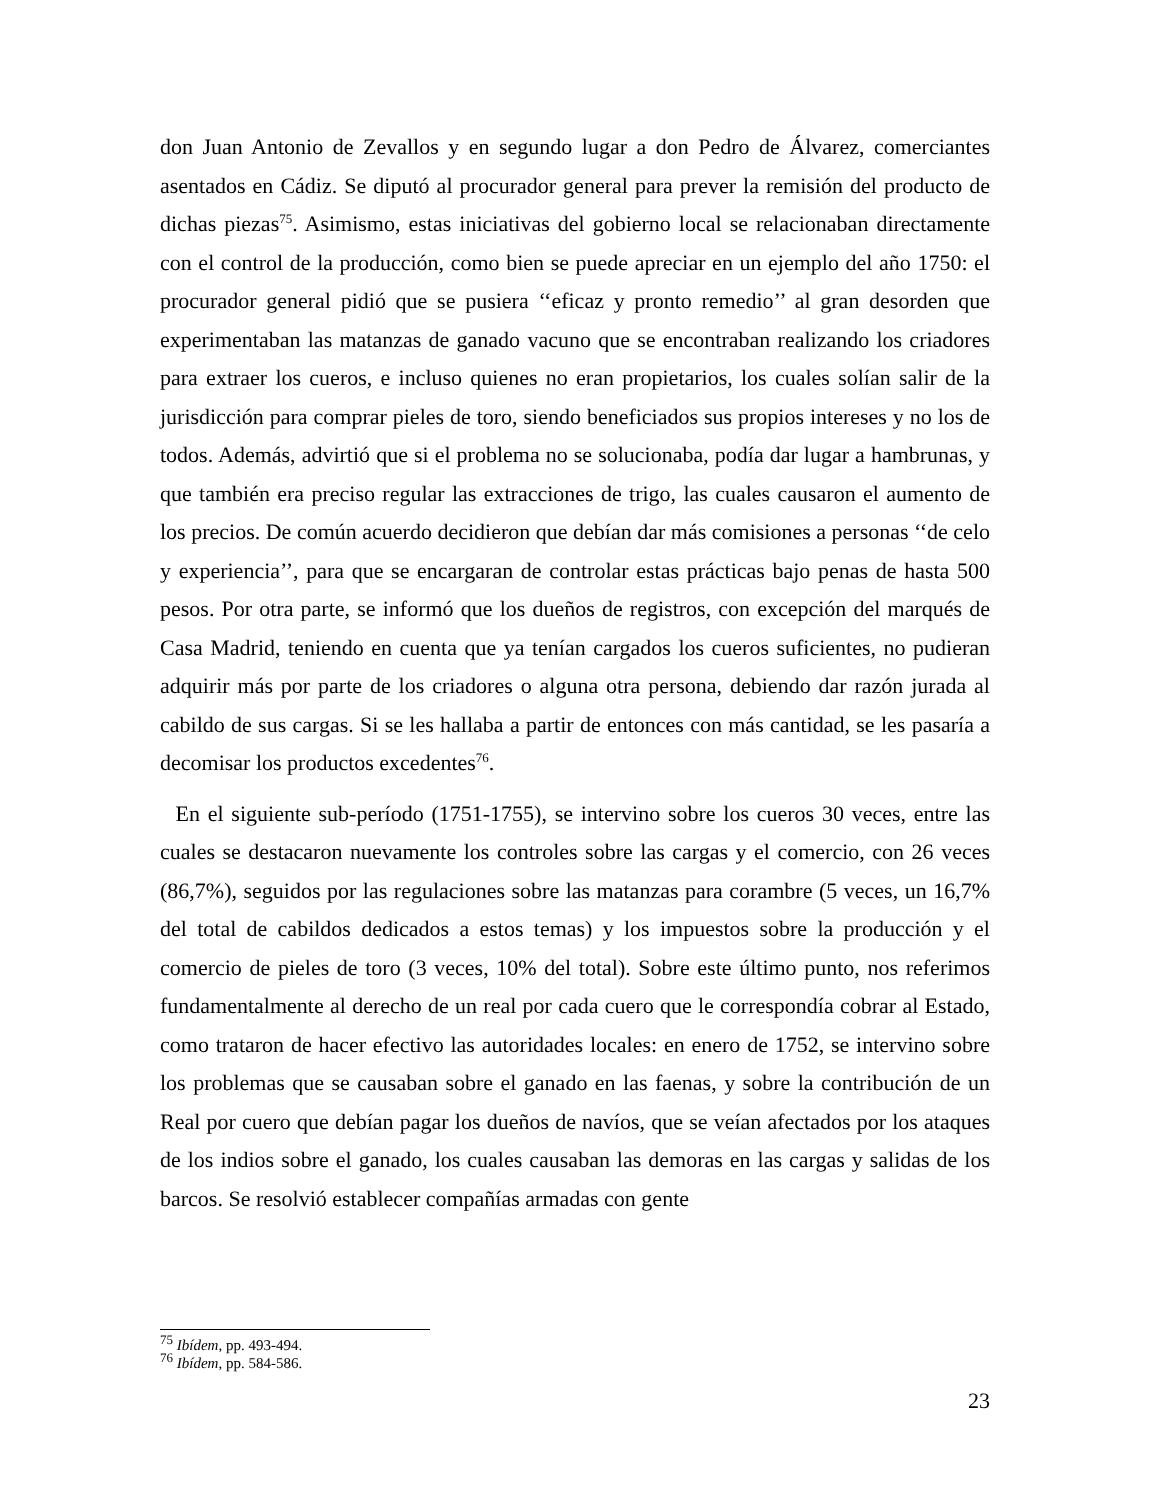don Juan Antonio de Zevallos y en segundo lugar a don Pedro de Álvarez, comerciantes asentados en Cádiz. Se diputó al procurador general para prever la remisión del producto de dichas piezas<sup>75</sup>. Asimismo, estas iniciativas del gobierno local se relacionaban directamente con el control de la producción, como bien se puede apreciar en un ejemplo del año 1750: el procurador general pidió que se pusiera ‘‘eficaz y pronto remedio’’ al gran desorden que experimentaban las matanzas de ganado vacuno que se encontraban realizando los criadores para extraer los cueros, e incluso quienes no eran propietarios, los cuales solían salir de la jurisdicción para comprar pieles de toro, siendo beneficiados sus propios intereses y no los de todos. Además, advirtió que si el problema no se solucionaba, podía dar lugar a hambrunas, y que también era preciso regular las extracciones de trigo, las cuales causaron el aumento de los precios. De común acuerdo decidieron que debían dar más comisiones a personas ‘‘de celo y experiencia’’, para que se encargaran de controlar estas prácticas bajo penas de hasta 500 pesos. Por otra parte, se informó que los dueños de registros, con excepción del marqués de Casa Madrid, teniendo en cuenta que ya tenían cargados los cueros suficientes, no pudieran adquirir más por parte de los criadores o alguna otra persona, debiendo dar razón jurada al cabildo de sus cargas. Si se les hallaba a partir de entonces con más cantidad, se les pasaría a decomisar los productos excedentes<sup>76</sup>.
En el siguiente sub-período (1751-1755), se intervino sobre los cueros 30 veces, entre las cuales se destacaron nuevamente los controles sobre las cargas y el comercio, con 26 veces (86,7%), seguidos por las regulaciones sobre las matanzas para corambre (5 veces, un 16,7% del total de cabildos dedicados a estos temas) y los impuestos sobre la producción y el comercio de pieles de toro (3 veces, 10% del total). Sobre este último punto, nos referimos fundamentalmente al derecho de un real por cada cuero que le correspondía cobrar al Estado, como trataron de hacer efectivo las autoridades locales: en enero de 1752, se intervino sobre los problemas que se causaban sobre el ganado en las faenas, y sobre la contribución de un Real por cuero que debían pagar los dueños de navíos, que se veían afectados por los ataques de los indios sobre el ganado, los cuales causaban las demoras en las cargas y salidas de los barcos. Se resolvió establecer compañías armadas con gente
<sup>75</sup> Ibídem, pp. 493-494.
<sup>76</sup> Ibídem, pp. 584-586.
23